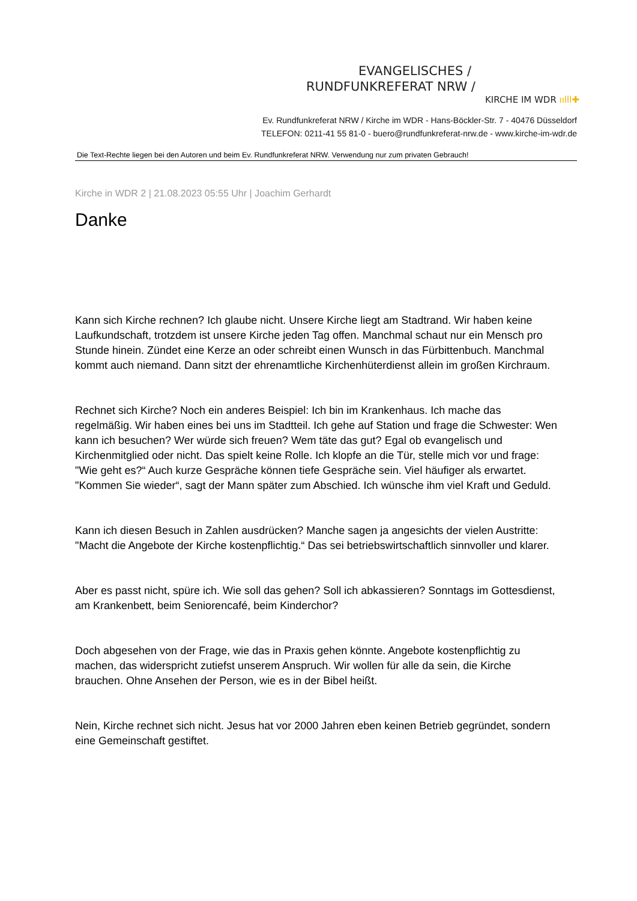EVANGELISCHES /
RUNDFUNKREFERAT NRW /
KIRCHE IM WDR ıılll✚
Ev. Rundfunkreferat NRW / Kirche im WDR - Hans-Böckler-Str. 7 - 40476 Düsseldorf
TELEFON: 0211-41 55 81-0 - buero@rundfunkreferat-nrw.de - www.kirche-im-wdr.de
Die Text-Rechte liegen bei den Autoren und beim Ev. Rundfunkreferat NRW. Verwendung nur zum privaten Gebrauch!
Kirche in WDR 2 | 21.08.2023 05:55 Uhr | Joachim Gerhardt
Danke
Kann sich Kirche rechnen? Ich glaube nicht. Unsere Kirche liegt am Stadtrand. Wir haben keine Laufkundschaft, trotzdem ist unsere Kirche jeden Tag offen. Manchmal schaut nur ein Mensch pro Stunde hinein. Zündet eine Kerze an oder schreibt einen Wunsch in das Fürbittenbuch. Manchmal kommt auch niemand. Dann sitzt der ehrenamtliche Kirchenhüterdienst allein im großen Kirchraum.
Rechnet sich Kirche? Noch ein anderes Beispiel: Ich bin im Krankenhaus. Ich mache das regelmäßig. Wir haben eines bei uns im Stadtteil. Ich gehe auf Station und frage die Schwester: Wen kann ich besuchen? Wer würde sich freuen? Wem täte das gut? Egal ob evangelisch und Kirchenmitglied oder nicht. Das spielt keine Rolle. Ich klopfe an die Tür, stelle mich vor und frage: "Wie geht es?“ Auch kurze Gespräche können tiefe Gespräche sein. Viel häufiger als erwartet. "Kommen Sie wieder“, sagt der Mann später zum Abschied. Ich wünsche ihm viel Kraft und Geduld.
Kann ich diesen Besuch in Zahlen ausdrücken? Manche sagen ja angesichts der vielen Austritte: "Macht die Angebote der Kirche kostenpflichtig.“ Das sei betriebswirtschaftlich sinnvoller und klarer.
Aber es passt nicht, spüre ich. Wie soll das gehen? Soll ich abkassieren? Sonntags im Gottesdienst, am Krankenbett, beim Seniorencafé, beim Kinderchor?
Doch abgesehen von der Frage, wie das in Praxis gehen könnte. Angebote kostenpflichtig zu machen, das widerspricht zutiefst unserem Anspruch. Wir wollen für alle da sein, die Kirche brauchen. Ohne Ansehen der Person, wie es in der Bibel heißt.
Nein, Kirche rechnet sich nicht. Jesus hat vor 2000 Jahren eben keinen Betrieb gegründet, sondern eine Gemeinschaft gestiftet.